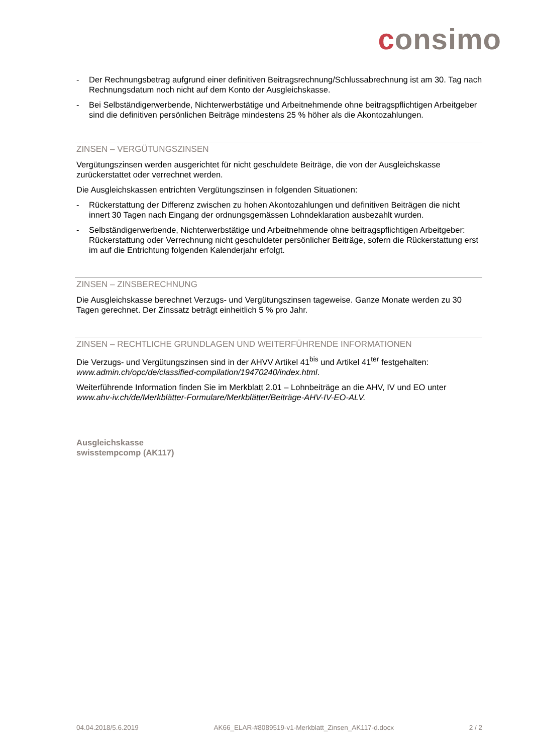consimo
- Der Rechnungsbetrag aufgrund einer definitiven Beitragsrechnung/Schlussabrechnung ist am 30. Tag nach Rechnungsdatum noch nicht auf dem Konto der Ausgleichskasse.
- Bei Selbständigerwerbende, Nichterwerbstätige und Arbeitnehmende ohne beitragspflichtigen Arbeitgeber sind die definitiven persönlichen Beiträge mindestens 25 % höher als die Akontozahlungen.
ZINSEN – VERGÜTUNGSZINSEN
Vergütungszinsen werden ausgerichtet für nicht geschuldete Beiträge, die von der Ausgleichskasse zurückerstattet oder verrechnet werden.
Die Ausgleichskassen entrichten Vergütungszinsen in folgenden Situationen:
- Rückerstattung der Differenz zwischen zu hohen Akontozahlungen und definitiven Beiträgen die nicht innert 30 Tagen nach Eingang der ordnungsgemässen Lohndeklaration ausbezahlt wurden.
- Selbständigerwerbende, Nichterwerbstätige und Arbeitnehmende ohne beitragspflichtigen Arbeitgeber: Rückerstattung oder Verrechnung nicht geschuldeter persönlicher Beiträge, sofern die Rückerstattung erst im auf die Entrichtung folgenden Kalenderjahr erfolgt.
ZINSEN – ZINSBERECHNUNG
Die Ausgleichskasse berechnet Verzugs- und Vergütungszinsen tageweise. Ganze Monate werden zu 30 Tagen gerechnet. Der Zinssatz beträgt einheitlich 5 % pro Jahr.
ZINSEN – RECHTLICHE GRUNDLAGEN UND WEITERFÜHRENDE INFORMATIONEN
Die Verzugs- und Vergütungszinsen sind in der AHVV Artikel 41<sup>bis</sup> und Artikel 41<sup>ter</sup> festgehalten: www.admin.ch/opc/de/classified-compilation/19470240/index.html.
Weiterführende Information finden Sie im Merkblatt 2.01 – Lohnbeiträge an die AHV, IV und EO unter www.ahv-iv.ch/de/Merkblätter-Formulare/Merkblätter/Beiträge-AHV-IV-EO-ALV.
Ausgleichskasse
swisstempcomp (AK117)
04.04.2018/5.6.2019 AK66_ELAR-#8089519-v1-Merkblatt_Zinsen_AK117-d.docx 2 / 2